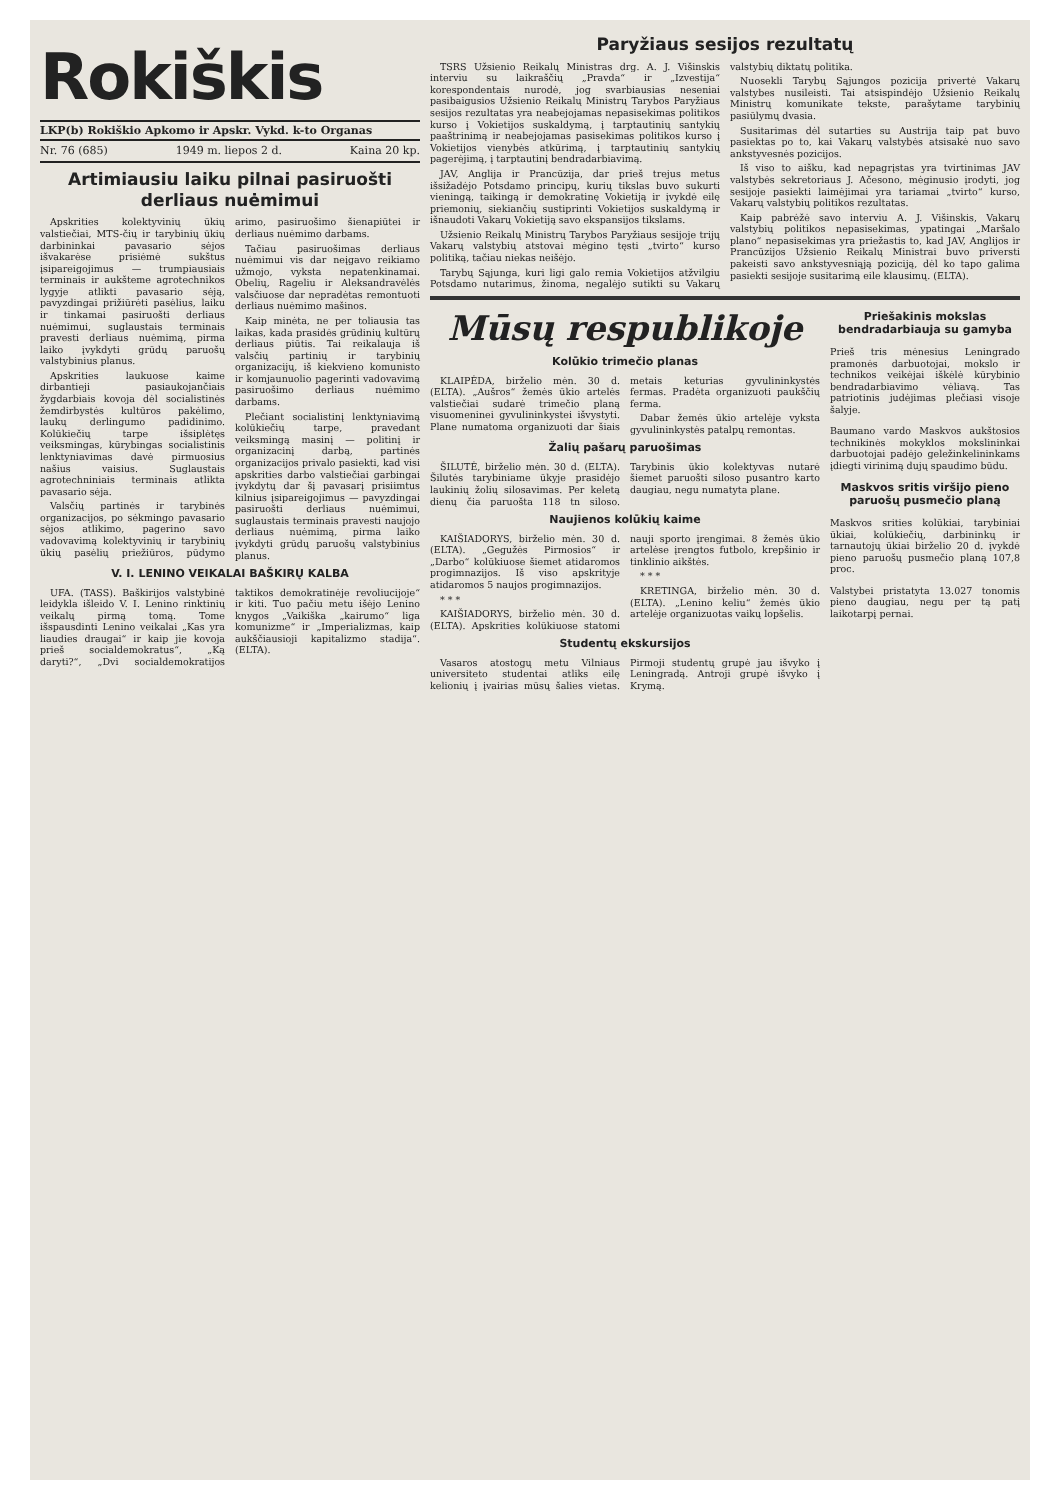Rokiškis
LKP(b) Rokiškio Apkomo ir Apskr. Vykd. k-to Organas
Nr. 76 (685) 1949 m. liepos 2 d. Kaina 20 kp.
Artimiausiu laiku pilnai pasiruošti derliaus nuėmimui
Apskrities kolektyvinių ūkių valstiečiai, MTS-čių ir tarybinių ūkių darbininkai pavasario sėjos išvakarėse prisiėmė sukštus įsipareigojimus — trumpiausiais terminais ir aukšteme agrotechnikos lygyje atlikti pavasario sėją, pavyzdingai prižiūrėti pasėlius, laiku ir tinkamai pasiruošti derliaus nuėmimui, suglaustais terminais pravesti derliaus nuėmimą, pirma laiko įvykdyti grūdų paruošų valstybinius planus.
Apskrities laukuose kaime dirbantieji pasiaukojančiais žygdarbiais kovoja dėl socialistinės žemdirbystės kultūros pakėlimo, laukų derlingumo padidinimo. Kolūkiečių tarpe išsiplėtęs veiksmingas, kūrybingas socialistinis lenktyniavimas davė pirmuosius našius vaisius. Suglaustais agrotechniniais terminais atlikta pavasario sėja.
Valsčių partinės ir tarybinės organizacijos, po sėkmingo pavasario sėjos atlikimo, pagerino savo vadovavimą kolektyvinių ir tarybinių ūkių pasėlių priežiūros, pūdymo arimo, pasiruošimo šienapiūtei ir derliaus nuėmimo darbams.
Tačiau pasiruošimas derliaus nuėmimui vis dar neįgavo reikiamo užmojo, vyksta nepatenkinamai. Obelių, Rageliu ir Aleksandravėlės valsčiuose dar nepradėtas remontuoti derliaus nuėmimo mašinos.
Kaip minėta, ne per toliausia tas laikas, kada prasidės grūdinių kultūrų derliaus piūtis. Tai reikalauja iš valsčių partinių ir tarybinių organizacijų, iš kiekvieno komunisto ir komjaunuolio pagerinti vadovavimą pasiruošimo derliaus nuėmimo darbams.
Plečiant socialistinį lenktyniavimą kolūkiečių tarpe, pravedant veiksmingą masinį — politinį ir organizacinį darbą, partinės organizacijos privalo pasiekti, kad visi apskrities darbo valstiečiai garbingai įvykdytų dar šį pavasarį prisiimtus kilnius įsipareigojimus — pavyzdingai pasiruošti derliaus nuėmimui, suglaustais terminais pravesti naujojo derliaus nuėmimą, pirma laiko įvykdyti grūdų paruošų valstybinius planus.
V. I. LENINO VEIKALAI BAŠKIRŲ KALBA
UFA. (TASS). Baškirijos valstybinė leidykla išleido V. I. Lenino rinktinių veikalų pirmą tomą. Tome išspausdinti Lenino veikalai „Kas yra liaudies draugai“ ir kaip jie kovoja prieš socialdemokratus“, „Ką daryti?“, „Dvi socialdemokratijos taktikos demokratinėje revoliucijoje“ ir kiti. Tuo pačiu metu išėjo Lenino knygos „Vaikiška „kairumo“ liga komunizme“ ir „Imperializmas, kaip aukščiausioji kapitalizmo stadija“. (ELTA).
Paryžiaus sesijos rezultatų
TSRS Užsienio Reikalų Ministras drg. A. J. Višinskis interviu su laikraščių „Pravda“ ir „Izvestija“ korespondentais nurodė, jog svarbiausias neseniai pasibaigusios Užsienio Reikalų Ministrų Tarybos Paryžiaus sesijos rezultatas yra neabejojamas nepasisekimas politikos kurso į Vokietijos suskaldymą, į tarptautinių santykių paaštrinimą ir neabejojamas pasisekimas politikos kurso į Vokietijos vienybės atkūrimą, į tarptautinių santykių pagerėjimą, į tarptautinį bendradarbiavimą.
JAV, Anglija ir Prancūzija, dar prieš trejus metus išsižadėjo Potsdamo principų, kurių tikslas buvo sukurti vieningą, taikingą ir demokratinę Vokietiją ir įvykdė eilę priemonių, siekiančių sustiprinti Vokietijos suskaldymą ir išnaudoti Vakarų Vokietiją savo ekspansijos tikslams.
Užsienio Reikalų Ministrų Tarybos Paryžiaus sesijoje trijų Vakarų valstybių atstovai mėgino tęsti „tvirto“ kurso politiką, tačiau niekas neišėjo.
Tarybų Sąjunga, kuri ligi galo remia Vokietijos atžvilgiu Potsdamo nutarimus, žinoma, negalėjo sutikti su Vakarų valstybių diktatų politika.
Nuosekli Tarybų Sąjungos pozicija privertė Vakarų valstybes nusileisti. Tai atsispindėjo Užsienio Reikalų Ministrų komunikate tekste, parašytame tarybinių pasiūlymų dvasia.
Susitarimas dėl sutarties su Austrija taip pat buvo pasiektas po to, kai Vakarų valstybės atsisakė nuo savo ankstyvesnės pozicijos.
Iš viso to aišku, kad nepagrįstas yra tvirtinimas JAV valstybės sekretoriaus J. Ačesono, mėginusio įrodyti, jog sesijoje pasiekti laimėjimai yra tariamai „tvirto“ kurso, Vakarų valstybių politikos rezultatas.
Kaip pabrėžė savo interviu A. J. Višinskis, Vakarų valstybių politikos nepasisekimas, ypatingai „Maršalo plano“ nepasisekimas yra priežastis to, kad JAV, Anglijos ir Prancūzijos Užsienio Reikalų Ministrai buvo priversti pakeisti savo ankstyvesniąją poziciją, dėl ko tapo galima pasiekti sesijoje susitarimą eile klausimų. (ELTA).
Mūsų respublikoje
Kolūkio trimečio planas
KLAIPĖDA, birželio mėn. 30 d. (ELTA). „Aušros“ žemės ūkio artelės valstiečiai sudarė trimečio planą visuomeninei gyvulininkystei išvystyti. Plane numatoma organizuoti dar šiais metais keturias gyvulininkystės fermas. Pradėta organizuoti paukščių ferma.
Dabar žemės ūkio artelėje vyksta gyvulininkystės patalpų remontas.
Žalių pašarų paruošimas
ŠILUTĖ, birželio mėn. 30 d. (ELTA). Šilutės tarybiniame ūkyje prasidėjo laukinių žolių silosavimas. Per keletą dienų čia paruošta 118 tn siloso. Tarybinis ūkio kolektyvas nutarė šiemet paruošti siloso pusantro karto daugiau, negu numatyta plane.
Naujienos kolūkių kaime
KAIŠIADORYS, birželio mėn. 30 d. (ELTA). „Gegužės Pirmosios“ ir „Darbo“ kolūkiuose šiemet atidaromos progimnazijos. Iš viso apskrityje atidaromos 5 naujos progimnazijos.
* * *
KAIŠIADORYS, birželio mėn. 30 d. (ELTA). Apskrities kolūkiuose statomi nauji sporto įrengimai. 8 žemės ūkio artelėse įrengtos futbolo, krepšinio ir tinklinio aikštės.
* * *
KRETINGA, birželio mėn. 30 d. (ELTA). „Lenino keliu“ žemės ūkio artelėje organizuotas vaikų lopšelis.
Studentų ekskursijos
Vasaros atostogų metu Vilniaus universiteto studentai atliks eilę kelionių į įvairias mūsų šalies vietas. Pirmoji studentų grupė jau išvyko į Leningradą. Antroji grupė išvyko į Krymą.
Priešakinis mokslas bendradarbiauja su gamyba
Prieš tris mėnesius Leningrado pramonės darbuotojai, mokslo ir technikos veikėjai iškėlė kūrybinio bendradarbiavimo vėliavą. Tas patriotinis judėjimas plečiasi visoje šalyje.
Baumano vardo Maskvos aukštosios technikinės mokyklos mokslininkai darbuotojai padėjo geležinkelininkams įdiegti virinimą dujų spaudimo būdu.
Maskvos sritis viršijo pieno paruošų pusmečio planą
Maskvos srities kolūkiai, tarybiniai ūkiai, kolūkiečių, darbininkų ir tarnautojų ūkiai birželio 20 d. įvykdė pieno paruošų pusmečio planą 107,8 proc.
Valstybei pristatyta 13.027 tonomis pieno daugiau, negu per tą patį laikotarpį pernai.